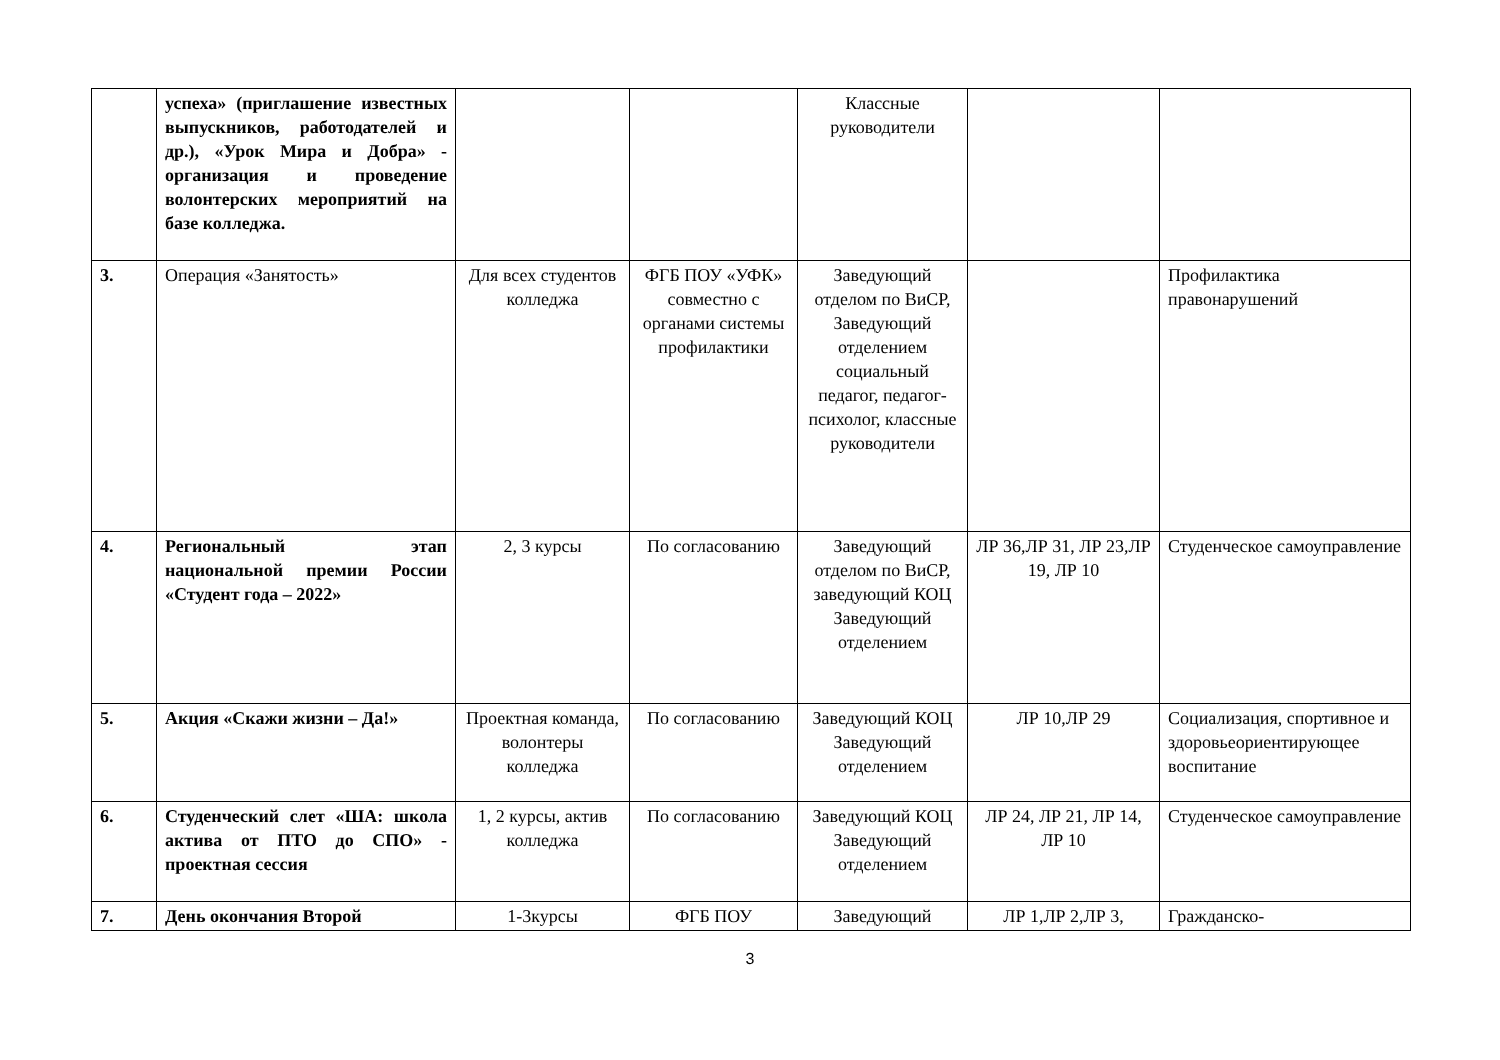| | успеха» (приглашение известных выпускников, работодателей и др.), «Урок Мира и Добра» - организация и проведение волонтерских мероприятий на базе колледжа. | | | Классные руководители | | |
| 3. | Операция «Занятость» | Для всех студентов колледжа | ФГБ ПОУ «УФК» совместно с органами системы профилактики | Заведующий отделом по ВиСР, Заведующий отделением социальный педагог, педагог-психолог, классные руководители | | Профилактика правонарушений |
| 4. | Региональный этап национальной премии России «Студент года – 2022» | 2, 3 курсы | По согласованию | Заведующий отделом по ВиСР, заведующий КОЦ Заведующий отделением | ЛР 36,ЛР 31, ЛР 23,ЛР 19, ЛР 10 | Студенческое самоуправление |
| 5. | Акция «Скажи жизни – Да!» | Проектная команда, волонтеры колледжа | По согласованию | Заведующий КОЦ Заведующий отделением | ЛР 10,ЛР 29 | Социализация, спортивное и здоровьеориентирующее воспитание |
| 6. | Студенческий слет «ША: школа актива от ПТО до СПО» - проектная сессия | 1, 2 курсы, актив колледжа | По согласованию | Заведующий КОЦ Заведующий отделением | ЛР 24, ЛР 21, ЛР 14, ЛР 10 | Студенческое самоуправление |
| 7. | День окончания Второй | 1-3курсы | ФГБ ПОУ | Заведующий | ЛР 1,ЛР 2,ЛР 3, | Гражданско- |
3